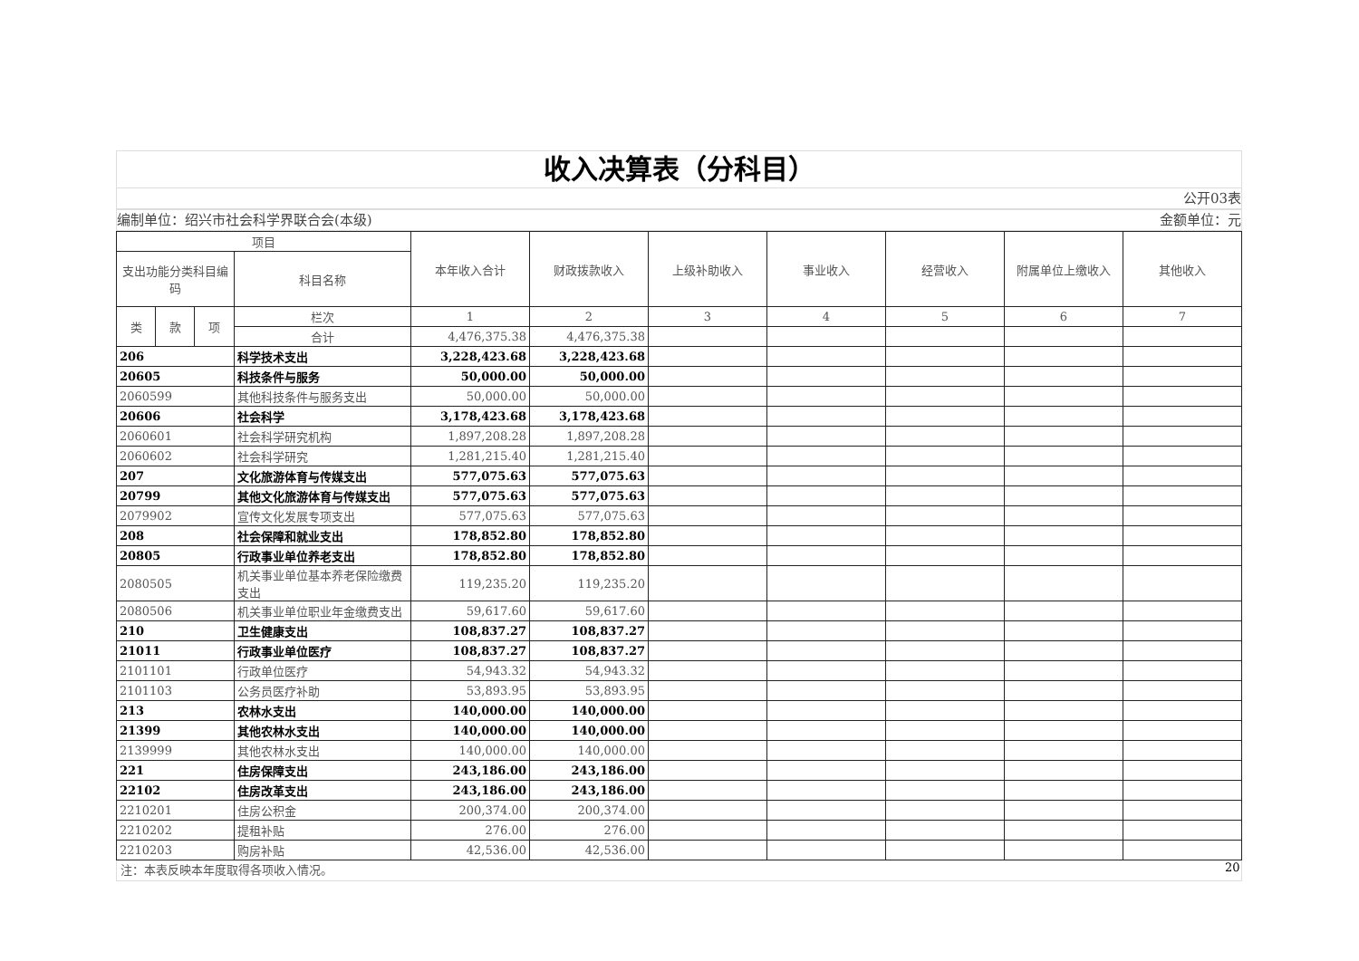收入决算表（分科目）
公开03表
编制单位：绍兴市社会科学界联合会(本级) 金额单位：元
| 项目 | | | | 本年收入合计 | 财政拨款收入 | 上级补助收入 | 事业收入 | 经营收入 | 附属单位上缴收入 | 其他收入 |
| --- | --- | --- | --- | --- | --- | --- | --- | --- | --- | --- |
| 支出功能分类科目编码 | | | 科目名称 | | | | | | | |
| 类 | 款 | 项 | 栏次 | 1 | 2 | 3 | 4 | 5 | 6 | 7 |
| | | | 合计 | 4,476,375.38 | 4,476,375.38 | | | | | |
| 206 | | | 科学技术支出 | 3,228,423.68 | 3,228,423.68 | | | | | |
| 20605 | | | 科技条件与服务 | 50,000.00 | 50,000.00 | | | | | |
| 2060599 | | | 其他科技条件与服务支出 | 50,000.00 | 50,000.00 | | | | | |
| 20606 | | | 社会科学 | 3,178,423.68 | 3,178,423.68 | | | | | |
| 2060601 | | | 社会科学研究机构 | 1,897,208.28 | 1,897,208.28 | | | | | |
| 2060602 | | | 社会科学研究 | 1,281,215.40 | 1,281,215.40 | | | | | |
| 207 | | | 文化旅游体育与传媒支出 | 577,075.63 | 577,075.63 | | | | | |
| 20799 | | | 其他文化旅游体育与传媒支出 | 577,075.63 | 577,075.63 | | | | | |
| 2079902 | | | 宣传文化发展专项支出 | 577,075.63 | 577,075.63 | | | | | |
| 208 | | | 社会保障和就业支出 | 178,852.80 | 178,852.80 | | | | | |
| 20805 | | | 行政事业单位养老支出 | 178,852.80 | 178,852.80 | | | | | |
| 2080505 | | | 机关事业单位基本养老保险缴费支出 | 119,235.20 | 119,235.20 | | | | | |
| 2080506 | | | 机关事业单位职业年金缴费支出 | 59,617.60 | 59,617.60 | | | | | |
| 210 | | | 卫生健康支出 | 108,837.27 | 108,837.27 | | | | | |
| 21011 | | | 行政事业单位医疗 | 108,837.27 | 108,837.27 | | | | | |
| 2101101 | | | 行政单位医疗 | 54,943.32 | 54,943.32 | | | | | |
| 2101103 | | | 公务员医疗补助 | 53,893.95 | 53,893.95 | | | | | |
| 213 | | | 农林水支出 | 140,000.00 | 140,000.00 | | | | | |
| 21399 | | | 其他农林水支出 | 140,000.00 | 140,000.00 | | | | | |
| 2139999 | | | 其他农林水支出 | 140,000.00 | 140,000.00 | | | | | |
| 221 | | | 住房保障支出 | 243,186.00 | 243,186.00 | | | | | |
| 22102 | | | 住房改革支出 | 243,186.00 | 243,186.00 | | | | | |
| 2210201 | | | 住房公积金 | 200,374.00 | 200,374.00 | | | | | |
| 2210202 | | | 提租补贴 | 276.00 | 276.00 | | | | | |
| 2210203 | | | 购房补贴 | 42,536.00 | 42,536.00 | | | | | |
注：本表反映本年度取得各项收入情况。
20